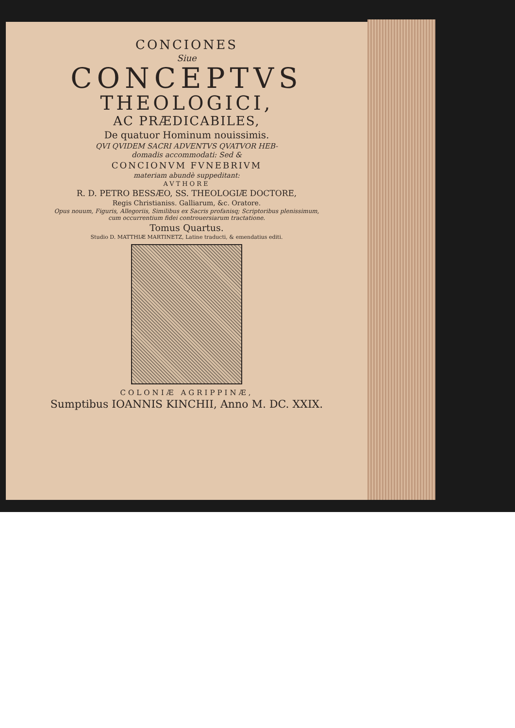CONCIONES
Siue
CONCEPTVS
THEOLOGICI,
AC PRÆDICABILES,
De quatuor Hominum nouissimis.
QVI QVIDEM SACRI ADVENTVS QVATVOR HEB-
domadis accommodati: Sed &
CONCIONVM FVNEBRIVM
materiam abundè suppeditant:
AVTHORE
R. D. PETRO BESSÆO, SS. THEOLOGIÆ DOCTORE,
Regis Christianiss. Galliarum, &c. Oratore.
Opus nouum, Figuris, Allegoriis, Similibus ex Sacris profanisq; Scriptoribus plenissimum,
cum occurrentium fidei controuersiarum tractatione.
Tomus Quartus.
Studio D. MATTHIÆ MARTINETZ, Latine traducti, & emendatius editi.
COLONIÆ AGRIPPINÆ,
Sumptibus IOANNIS KINCHII, Anno M. DC. XXIX.